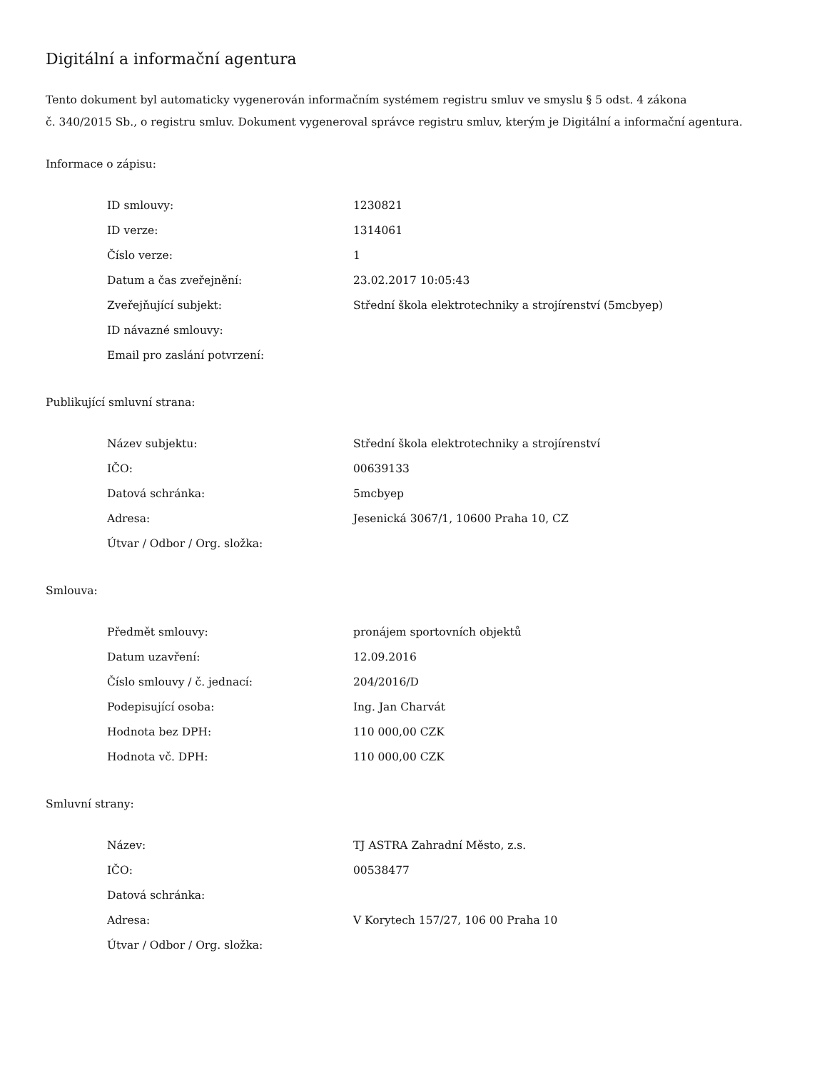Digitální a informační agentura
Tento dokument byl automaticky vygenerován informačním systémem registru smluv ve smyslu § 5 odst. 4 zákona
č. 340/2015 Sb., o registru smluv. Dokument vygeneroval správce registru smluv, kterým je Digitální a informační agentura.
Informace o zápisu:
| ID smlouvy: | 1230821 |
| ID verze: | 1314061 |
| Číslo verze: | 1 |
| Datum a čas zveřejnění: | 23.02.2017 10:05:43 |
| Zveřejňující subjekt: | Střední škola elektrotechniky a strojírenství (5mcbyep) |
| ID návazné smlouvy: | |
| Email pro zaslání potvrzení: | |
Publikující smluvní strana:
| Název subjektu: | Střední škola elektrotechniky a strojírenství |
| IČO: | 00639133 |
| Datová schránka: | 5mcbyep |
| Adresa: | Jesenická 3067/1, 10600 Praha 10, CZ |
| Útvar / Odbor / Org. složka: | |
Smlouva:
| Předmět smlouvy: | pronájem sportovních objektů |
| Datum uzavření: | 12.09.2016 |
| Číslo smlouvy / č. jednací: | 204/2016/D |
| Podepisující osoba: | Ing. Jan Charvát |
| Hodnota bez DPH: | 110 000,00 CZK |
| Hodnota vč. DPH: | 110 000,00 CZK |
Smluvní strany:
| Název: | TJ ASTRA Zahradní Město, z.s. |
| IČO: | 00538477 |
| Datová schránka: | |
| Adresa: | V Korytech 157/27, 106 00 Praha 10 |
| Útvar / Odbor / Org. složka: | |